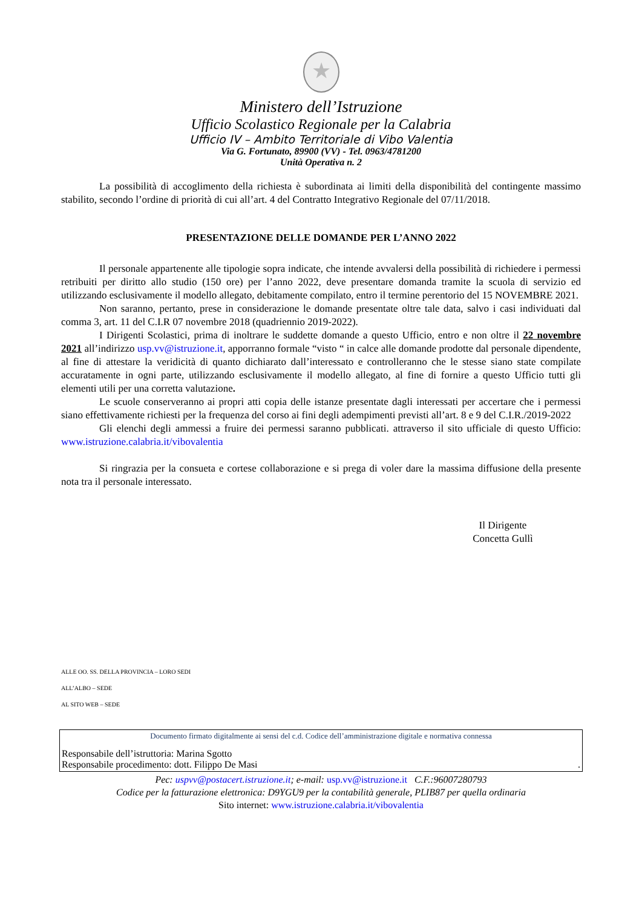★
Ministero dell’Istruzione
Ufficio Scolastico Regionale per la Calabria
Ufficio IV – Ambito Territoriale di Vibo Valentia
Via G. Fortunato, 89900 (VV) - Tel. 0963/4781200
Unità Operativa n. 2
La possibilità di accoglimento della richiesta è subordinata ai limiti della disponibilità del contingente massimo stabilito, secondo l’ordine di priorità di cui all’art. 4 del Contratto Integrativo Regionale del 07/11/2018.
PRESENTAZIONE DELLE DOMANDE PER L’ANNO 2022
Il personale appartenente alle tipologie sopra indicate, che intende avvalersi della possibilità di richiedere i permessi retribuiti per diritto allo studio (150 ore) per l’anno 2022, deve presentare domanda tramite la scuola di servizio ed utilizzando esclusivamente il modello allegato, debitamente compilato, entro il termine perentorio del 15 NOVEMBRE 2021.
Non saranno, pertanto, prese in considerazione le domande presentate oltre tale data, salvo i casi individuati dal comma 3, art. 11 del C.I.R 07 novembre 2018 (quadriennio 2019-2022).
I Dirigenti Scolastici, prima di inoltrare le suddette domande a questo Ufficio, entro e non oltre il 22 novembre 2021 all’indirizzo usp.vv@istruzione.it, apporranno formale “visto “ in calce alle domande prodotte dal personale dipendente, al fine di attestare la veridicità di quanto dichiarato dall’interessato e controlleranno che le stesse siano state compilate accuratamente in ogni parte, utilizzando esclusivamente il modello allegato, al fine di fornire a questo Ufficio tutti gli elementi utili per una corretta valutazione.
Le scuole conserveranno ai propri atti copia delle istanze presentate dagli interessati per accertare che i permessi siano effettivamente richiesti per la frequenza del corso ai fini degli adempimenti previsti all’art. 8 e 9 del C.I.R./2019-2022
Gli elenchi degli ammessi a fruire dei permessi saranno pubblicati. attraverso il sito ufficiale di questo Ufficio: www.istruzione.calabria.it/vibovalentia
Si ringrazia per la consueta e cortese collaborazione e si prega di voler dare la massima diffusione della presente nota tra il personale interessato.
Il Dirigente
Concetta Gullì
ALLE OO. SS. DELLA PROVINCIA – LORO SEDI
ALL’ALBO – SEDE
AL SITO WEB – SEDE
Documento firmato digitalmente ai sensi del c.d. Codice dell’amministrazione digitale e normativa connessa
Responsabile dell’istruttoria: Marina Sgotto
Responsabile procedimento: dott. Filippo De Masi .
Pec: uspvv@postacert.istruzione.it; e-mail: usp.vv@istruzione.it C.F.:96007280793
Codice per la fatturazione elettronica: D9YGU9 per la contabilità generale, PLIB87 per quella ordinaria
Sito internet: www.istruzione.calabria.it/vibovalentia